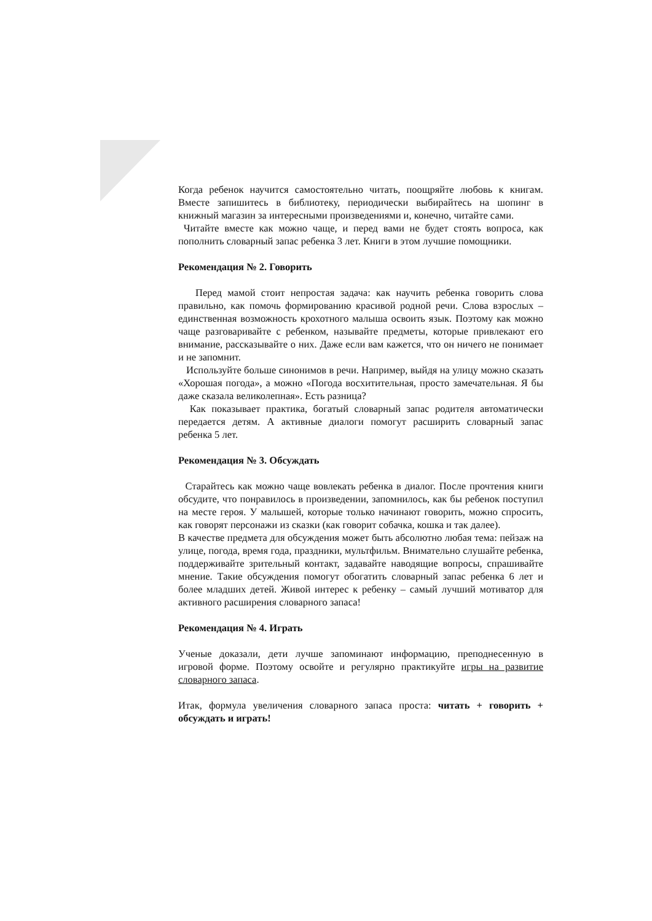Когда ребенок научится самостоятельно читать, поощряйте любовь к книгам. Вместе запишитесь в библиотеку, периодически выбирайтесь на шопинг в книжный магазин за интересными произведениями и, конечно, читайте сами.
Читайте вместе как можно чаще, и перед вами не будет стоять вопроса, как пополнить словарный запас ребенка 3 лет. Книги в этом лучшие помощники.
Рекомендация № 2. Говорить
Перед мамой стоит непростая задача: как научить ребенка говорить слова правильно, как помочь формированию красивой родной речи. Слова взрослых – единственная возможность крохотного малыша освоить язык. Поэтому как можно чаще разговаривайте с ребенком, называйте предметы, которые привлекают его внимание, рассказывайте о них. Даже если вам кажется, что он ничего не понимает и не запомнит.
Используйте больше синонимов в речи. Например, выйдя на улицу можно сказать «Хорошая погода», а можно «Погода восхитительная, просто замечательная. Я бы даже сказала великолепная». Есть разница?
Как показывает практика, богатый словарный запас родителя автоматически передается детям. А активные диалоги помогут расширить словарный запас ребенка 5 лет.
Рекомендация № 3. Обсуждать
Старайтесь как можно чаще вовлекать ребенка в диалог. После прочтения книги обсудите, что понравилось в произведении, запомнилось, как бы ребенок поступил на месте героя. У малышей, которые только начинают говорить, можно спросить, как говорят персонажи из сказки (как говорит собачка, кошка и так далее).
В качестве предмета для обсуждения может быть абсолютно любая тема: пейзаж на улице, погода, время года, праздники, мультфильм. Внимательно слушайте ребенка, поддерживайте зрительный контакт, задавайте наводящие вопросы, спрашивайте мнение. Такие обсуждения помогут обогатить словарный запас ребенка 6 лет и более младших детей. Живой интерес к ребенку – самый лучший мотиватор для активного расширения словарного запаса!
Рекомендация № 4. Играть
Ученые доказали, дети лучше запоминают информацию, преподнесенную в игровой форме. Поэтому освойте и регулярно практикуйте игры на развитие словарного запаса.
Итак, формула увеличения словарного запаса проста: читать + говорить + обсуждать и играть!